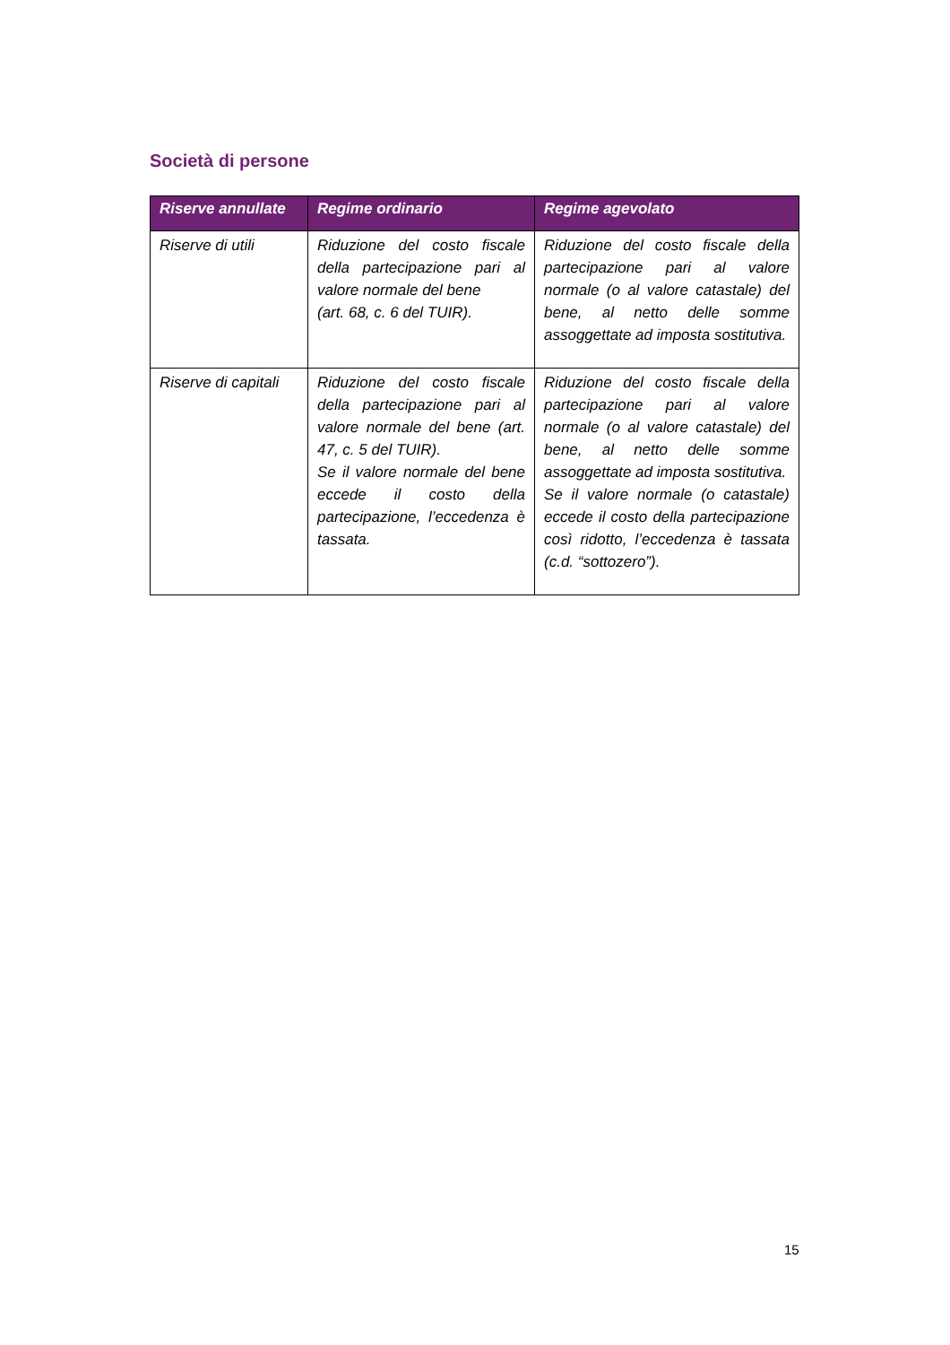Società di persone
| Riserve annullate | Regime ordinario | Regime agevolato |
| --- | --- | --- |
| Riserve di utili | Riduzione del costo fiscale della partecipazione pari al valore normale del bene (art. 68, c. 6 del TUIR). | Riduzione del costo fiscale della partecipazione pari al valore normale (o al valore catastale) del bene, al netto delle somme assoggettate ad imposta sostitutiva. |
| Riserve di capitali | Riduzione del costo fiscale della partecipazione pari al valore normale del bene (art. 47, c. 5 del TUIR). Se il valore normale del bene eccede il costo della partecipazione, l’eccedenza è tassata. | Riduzione del costo fiscale della partecipazione pari al valore normale (o al valore catastale) del bene, al netto delle somme assoggettate ad imposta sostitutiva. Se il valore normale (o catastale) eccede il costo della partecipazione così ridotto, l’eccedenza è tassata (c.d. “sottozero”). |
15